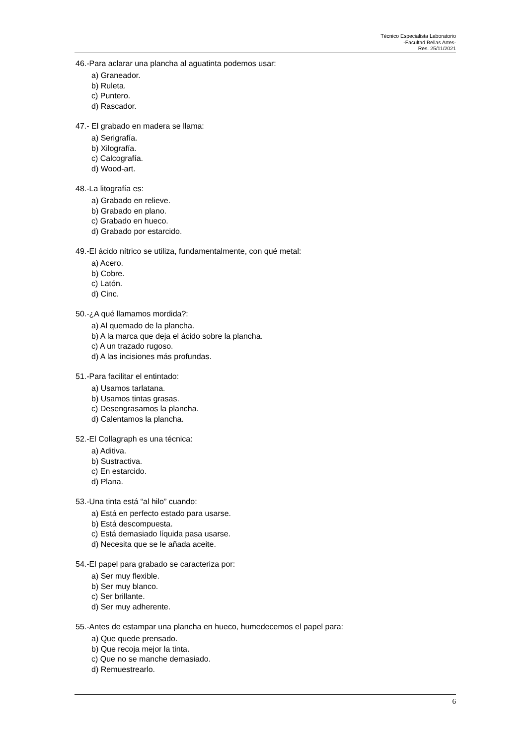Técnico Especialista Laboratorio
-Facultad Bellas Artes-
Res. 25/11/2021
46.-Para aclarar una plancha al aguatinta podemos usar:
a) Graneador.
b) Ruleta.
c) Puntero.
d) Rascador.
47.- El grabado en madera se llama:
a) Serigrafía.
b) Xilografía.
c) Calcografía.
d) Wood-art.
48.-La litografía es:
a) Grabado en relieve.
b) Grabado en plano.
c) Grabado en hueco.
d) Grabado por estarcido.
49.-El ácido nítrico se utiliza, fundamentalmente, con qué metal:
a) Acero.
b) Cobre.
c) Latón.
d) Cinc.
50.-¿A qué llamamos mordida?:
a) Al quemado de la plancha.
b) A la marca que deja el ácido sobre la plancha.
c) A un trazado rugoso.
d) A las incisiones más profundas.
51.-Para facilitar el entintado:
a) Usamos tarlatana.
b) Usamos tintas grasas.
c) Desengrasamos la plancha.
d) Calentamos la plancha.
52.-El Collagraph es una técnica:
a) Aditiva.
b) Sustractiva.
c) En estarcido.
d) Plana.
53.-Una tinta está “al hilo” cuando:
a) Está en perfecto estado para usarse.
b) Está descompuesta.
c) Está demasiado líquida pasa usarse.
d) Necesita que se le añada aceite.
54.-El papel para grabado se caracteriza por:
a) Ser muy flexible.
b) Ser muy blanco.
c) Ser brillante.
d) Ser muy adherente.
55.-Antes de estampar una plancha en hueco, humedecemos el papel para:
a) Que quede prensado.
b) Que recoja mejor la tinta.
c) Que no se manche demasiado.
d) Remuestrearlo.
6